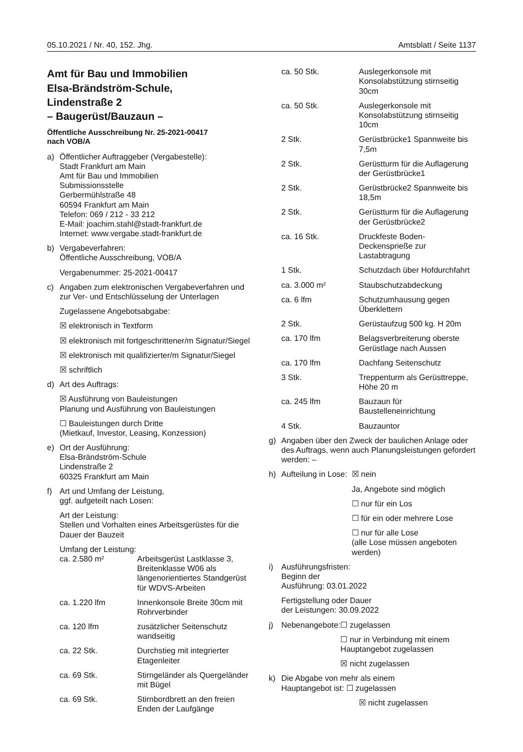05.10.2021 / Nr. 40, 152. Jhg. Amtsblatt / Seite 1137
Amt für Bau und Immobilien
Elsa-Brändström-Schule,
Lindenstraße 2
– Baugerüst/Bauzaun –
Öffentliche Ausschreibung Nr. 25-2021-00417
nach VOB/A
a) Öffentlicher Auftraggeber (Vergabestelle):
Stadt Frankfurt am Main
Amt für Bau und Immobilien
Submissionsstelle
Gerbermühlstraße 48
60594 Frankfurt am Main
Telefon: 069 / 212 - 33 212
E-Mail: joachim.stahl@stadt-frankfurt.de
Internet: www.vergabe.stadt-frankfurt.de
b) Vergabeverfahren:
Öffentliche Ausschreibung, VOB/A
Vergabenummer: 25-2021-00417
c) Angaben zum elektronischen Vergabeverfahren und zur Ver- und Entschlüsselung der Unterlagen
Zugelassene Angebotsabgabe:
☒ elektronisch in Textform
☒ elektronisch mit fortgeschrittener/m Signatur/Siegel
☒ elektronisch mit qualifizierter/m Signatur/Siegel
☒ schriftlich
d) Art des Auftrags:
☒ Ausführung von Bauleistungen
Planung und Ausführung von Bauleistungen
☐ Bauleistungen durch Dritte
(Mietkauf, Investor, Leasing, Konzession)
e) Ort der Ausführung:
Elsa-Brändström-Schule
Lindenstraße 2
60325 Frankfurt am Main
f) Art und Umfang der Leistung,
ggf. aufgeteilt nach Losen:
Art der Leistung:
Stellen und Vorhalten eines Arbeitsgerüstes für die Dauer der Bauzeit
Umfang der Leistung:
| ca. 2.580 m² | Arbeitsgerüst Lastklasse 3, Breitenklasse W06 als längenorientiertes Standgerüst für WDVS-Arbeiten |
| ca. 1.220 lfm | Innenkonsole Breite 30cm mit Rohrverbinder |
| ca. 120 lfm | zusätzlicher Seitenschutz wandseitig |
| ca. 22 Stk. | Durchstieg mit integrierter Etagenleiter |
| ca. 69 Stk. | Stirngeländer als Quergeländer mit Bügel |
| ca. 69 Stk. | Stirnbordbrett an den freien Enden der Laufgänge |
| ca. 50 Stk. | Auslegerkonsole mit Konsolabstützung stirnseitig 30cm |
| ca. 50 Stk. | Auslegerkonsole mit Konsolabstützung stirnseitig 10cm |
| 2 Stk. | Gerüstbrücke1 Spannweite bis 7,5m |
| 2 Stk. | Gerüstturm für die Auflagerung der Gerüstbrücke1 |
| 2 Stk. | Gerüstbrücke2 Spannweite bis 18,5m |
| 2 Stk. | Gerüstturm für die Auflagerung der Gerüstbrücke2 |
| ca. 16 Stk. | Druckfeste Boden-Deckensprieße zur Lastabtragung |
| 1 Stk. | Schutzdach über Hofdurchfahrt |
| ca. 3.000 m² | Staubschutzabdeckung |
| ca. 6 lfm | Schutzumhausung gegen Überklettern |
| 2 Stk. | Gerüstaufzug 500 kg. H 20m |
| ca. 170 lfm | Belagsverbreiterung oberste Gerüstlage nach Aussen |
| ca. 170 lfm | Dachfang Seitenschutz |
| 3 Stk. | Treppenturm als Gerüsttreppe, Höhe 20 m |
| ca. 245 lfm | Bauzaun für Baustelleneinrichtung |
| 4 Stk. | Bauzauntor |
g) Angaben über den Zweck der baulichen Anlage oder des Auftrags, wenn auch Planungsleistungen gefordert werden: –
h) Aufteilung in Lose:
☒ nein
Ja, Angebote sind möglich
☐ nur für ein Los
☐ für ein oder mehrere Lose
☐ nur für alle Lose
(alle Lose müssen angeboten werden)
i) Ausführungsfristen:
Beginn der
Ausführung: 03.01.2022
Fertigstellung oder Dauer
der Leistungen: 30.09.2022
j) Nebenangebote: ☐ zugelassen
☐ nur in Verbindung mit einem Hauptangebot zugelassen
☒ nicht zugelassen
k) Die Abgabe von mehr als einem
Hauptangebot ist: ☐ zugelassen
☒ nicht zugelassen